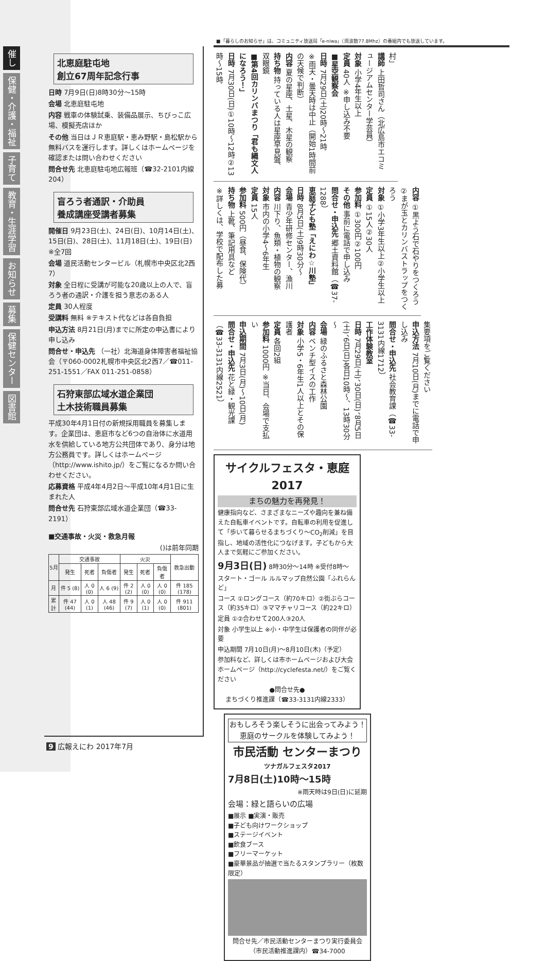催し
保健・介護・福祉
子育て
教育・生涯学習
お知らせ
募集
保健センター
図書館
北恵庭駐屯地
創立67周年記念行事
日時 7月9日(日)8時30分～15時
会場 北恵庭駐屯地
内容 戦車の体験試乗、装備品展示、ちびっこ広場、模擬売店ほか
その他 当日はＪＲ恵庭駅・恵み野駅・島松駅から無料バスを運行します。詳しくはホームページを確認または問い合わせください
問合せ先 北恵庭駐屯地広報班（☎32-2101内線204）
盲ろう者通訳・介助員
養成講座受講者募集
開催日 9月23日(土)、24日(日)、10月14日(土)、15日(日)、28日(土)、11月18日(土)、19日(日) ※全7回
会場 道民活動センタービル（札幌市中央区北2西7）
対象 全日程に受講が可能な20歳以上の人で、盲ろう者の通訳・介護を担う意志のある人
定員 30人程度
受講料 無料 ※テキスト代などは各自負担
申込方法 8月21日(月)までに所定の申込書により申し込み
問合せ・申込先 （一社）北海道身体障害者福祉協会（〒060-0002札幌市中央区北2西7／☎011-251-1551／FAX 011-251-0858）
石狩東部広域水道企業団
土木技術職員募集
平成30年4月1日付の新規採用職員を募集します。企業団は、恵庭市など6つの自治体に水道用水を供給している地方公共団体であり、身分は地方公務員です。詳しくはホームページ（http://www.ishito.jp/）をご覧になるか問い合わせください。
応募資格 平成4年4月2日～平成10年4月1日に生まれた人
問合せ先 石狩東部広域水道企業団（☎33-2191）
■交通事故・火災・救急月報
()は前年同期
| 5月 | 交通事故 | | | 火災 | | | 救急出動 |
| --- | --- | --- | --- | --- | --- | --- | --- |
| | 発生 | 死者 | 負傷者 | 発生 | 死者 | 負傷者 | |
| 月 | 件 5 (8) | 人 0 (0) | 人 6 (9) | 件 2 (2) | 人 0 (0) | 人 0 (0) | 件 185 (178) |
| 累計 | 件 47 (44) | 人 0 (1) | 人 48 (46) | 件 9 (7) | 人 0 (1) | 人 0 (0) | 件 911 (801) |
■「暮らしのお知らせ」は、コミュニティ放送局「e-niwa」（周波数77.8Mhz）の番組内でも放送しています。
村」
講師 上田哲司さん（北広島市エコミュージアムセンター学芸員）
対象 小学4年生以上
定員 40人 ※申し込み不要
■星空観察会
日時 7月29日(土)20時～21時
※雨天・曇天時は中止（開始1時間前の天候で判断）
内容 夏の星座、土星、木星の観察
持ち物 持っている人は星座早見盤、双眼鏡
■第4回カリンバまつり「君も縄文人になろう！」
日時 7月30日(日)①10時～12時②13時～15時
内容 ①黒よう石で石やりをつくろう②まが玉とカリンバストラップをつくろう
対象 ①小学3年生以上②小学生以上
定員 ①15人②30人
参加料 ①300円②100円
その他 事前に電話で申し込み
問合せ・申込先 郷土資料館（☎37-1288）
恵庭子ども塾「えにわ☆川塾」
日時 8月5日(土)9時30分～
会場 青少年研修センター、漁川
内容 川下り、魚類・植物の観察
対象 市内の小学4～6年生
定員 15人
参加料 500円（昼食、保険代）
持ち物 上靴、筆記用具など
※詳しくは、学校で配布した募
集要項をご覧ください
申込方法 7月10日(月)までに電話で申し込み
問合せ・申込先 社会教育課（☎33-3131内線1712）
工作体験教室
日時 7月29日(土)、30日(日)、8月5日(土)、6日(日)各日10時～、13時30分～
会場 緑のふるさと森林公園
内容 ベンチ型イスの工作
対象 小学5・6年生1人以上とその保護者
定員 各回2組
参加料 1000円 ※当日、会場で支払い
申込期間 7月3日(月)～10日(月)
問合せ・申込先 花と緑・観光課（☎33-3131内線2521）
サイクルフェスタ・恵庭2017
まちの魅力を再発見！
健康指向など、さまざまなニーズや趣向を兼ね備えた自転車イベントです。自転車の利用を促進して「歩いて暮らせるまちづくり～CO<sub>2</sub>削減」を目指し、地域の活性化につなげます。子どもから大人まで気軽にご参加ください。
9月3日(日) 8時30分～14時 ※受付8時～
スタート・ゴール ルルマップ自然公園「ふれらんど」
コース ①ロングコース（約70キロ）②街ぶらコース（約35キロ）③ママチャリコース（約22キロ）
定員 ①②合わせて200人③20人
対象 小学生以上 ※小・中学生は保護者の同伴が必要
申込期間 7月10日(月)～8月10日(木)（予定）
参加料など、詳しくは市ホームページおよび大会ホームページ（http://cyclefesta.net/）をご覧ください
●問合せ先●
まちづくり推進課（☎33-3131内線2333）
おもしろそう楽しそうに出会ってみよう！恵庭のサークルを体験してみよう！
市民活動 センターまつり
ツナガルフェスタ2017
7月8日(土)10時～15時
※雨天時は9日(日)に延期
会場：緑と語らいの広場
■展示 ■実演・販売
■子ども向けワークショップ
■ステージイベント
■飲食ブース
■フリーマーケット
■豪華景品が抽選で当たるスタンプラリー（枚数限定）
問合せ先／市民活動センターまつり実行委員会（市民活動推進課内）☎34-7000
9 広報えにわ 2017年7月